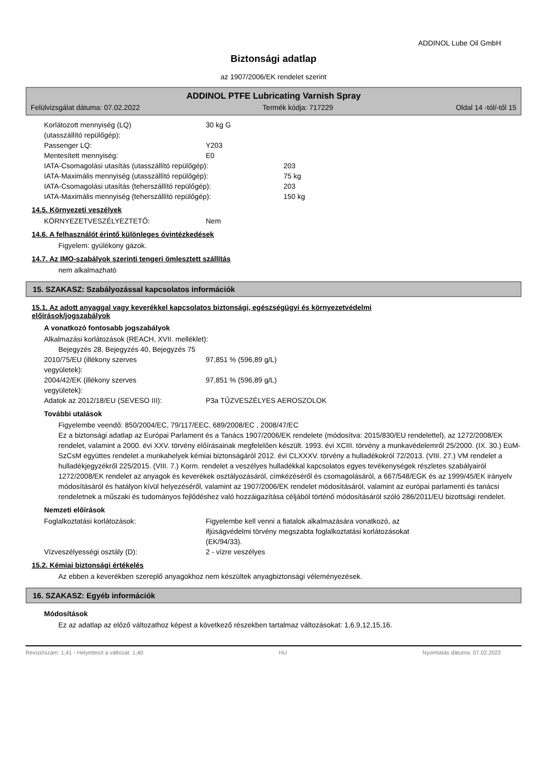ADDINOL Lube Oil GmbH
Biztonsági adatlap
az 1907/2006/EK rendelet szerint
ADDINOL PTFE Lubricating Varnish Spray
Felülvizsgálat dátuma: 07.02.2022 Termék kódja: 717229 Oldal 14 -tól/-től 15
Korlátozott mennyiség (LQ)
(utasszállító repülőgép):
30 kg G
Passenger LQ: Y203
Mentesített mennyiség: E0
IATA-Csomagolási utasítás (utasszállító repülőgép): 203
IATA-Maximális mennyiség (utasszállító repülőgép): 75 kg
IATA-Csomagolási utasítás (teherszállító repülőgép): 203
IATA-Maximális mennyiség (teherszállító repülőgép): 150 kg
14.5. Környezeti veszélyek
KÖRNYEZETVESZÉLYEZTETŐ: Nem
14.6. A felhasználót érintő különleges óvintézkedések
Figyelem: gyúlékony gázok.
14.7. Az IMO-szabályok szerinti tengeri ömlesztett szállítás
nem alkalmazható
15. SZAKASZ: Szabályozással kapcsolatos információk
15.1. Az adott anyaggal vagy keverékkel kapcsolatos biztonsági, egészségügyi és környezetvédelmi
előírások/jogszabályok
A vonatkozó fontosabb jogszabályok
Alkalmazási korlátozások (REACH, XVII. melléklet):
Bejegyzés 28, Bejegyzés 40, Bejegyzés 75
2010/75/EU (illékony szerves
vegyületek):
97,851 % (596,89 g/L)
2004/42/EK (illékony szerves
vegyületek):
97,851 % (596,89 g/L)
Adatok az 2012/18/EU (SEVESO III): P3a TŰZVESZÉLYES AEROSZOLOK
További utalások
Figyelembe veendő: 850/2004/EC, 79/117/EEC, 689/2008/EC , 2008/47/EC
Ez a biztonsági adatlap az Európai Parlament és a Tanács 1907/2006/EK rendelete (módosítva: 2015/830/EU rendelettel), az 1272/2008/EK rendelet, valamint a 2000. évi XXV. törvény előírásainak megfelelően készült. 1993. évi XCIII. törvény a munkavédelemről 25/2000. (IX. 30.) EüM-SzCsM együttes rendelet a munkahelyek kémiai biztonságáról 2012. évi CLXXXV. törvény a hulladékokról 72/2013. (VIII. 27.) VM rendelet a hulladékjegyzékről 225/2015. (VIII. 7.) Korm. rendelet a veszélyes hulladékkal kapcsolatos egyes tevékenységek részletes szabályairól 1272/2008/EK rendelet az anyagok és keverékek osztályozásáról, címkézéséről és csomagolásáról, a 667/548/EGK és az 1999/45/EK irányelv módosításáról és hatályon kívül helyezéséről, valamint az 1907/2006/EK rendelet módosításáról, valamint az európai parlamenti és tanácsi rendeletnek a műszaki és tudományos fejlődéshez való hozzáigazítása céljából történő módosításáról szóló 286/2011/EU bizottsági rendelet.
Nemzeti előírások
Foglalkoztatási korlátozások: Figyelembe kell venni a fiatalok alkalmazására vonatkozó, az ifjúságvédelmi törvény megszabta foglalkoztatási korlátozásokat (EK/94/33).
Vízveszélyességi osztály (D): 2 - vízre veszélyes
15.2. Kémiai biztonsági értékelés
Az ebben a keverékben szereplő anyagokhoz nem készültek anyagbiztonsági véleményezések.
16. SZAKASZ: Egyéb információk
Módosítások
Ez az adatlap az előző változathoz képest a következő részekben tartalmaz változásokat: 1,6,9,12,15,16.
Revíziószám: 1,41 - Helyettesít a változat: 1,40 HU Nyomtatás dátuma: 07.02.2022